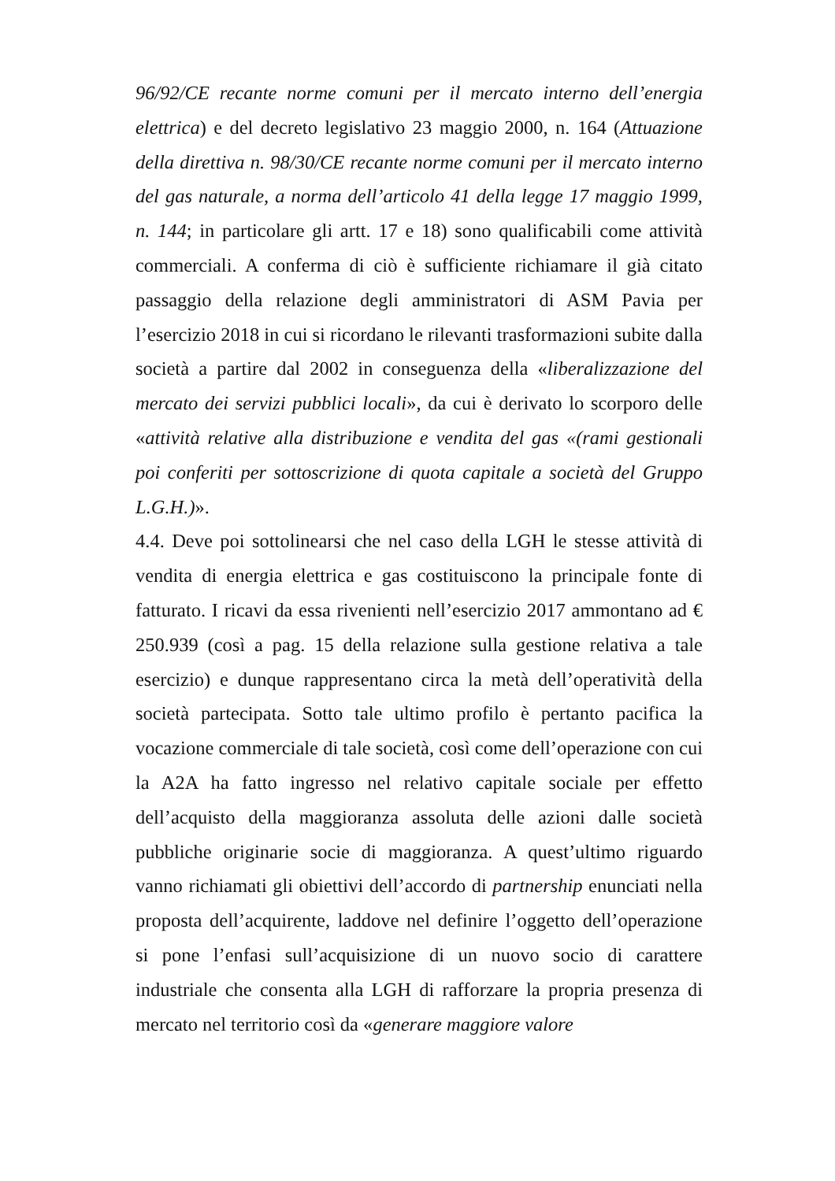96/92/CE recante norme comuni per il mercato interno dell’energia elettrica) e del decreto legislativo 23 maggio 2000, n. 164 (Attuazione della direttiva n. 98/30/CE recante norme comuni per il mercato interno del gas naturale, a norma dell’articolo 41 della legge 17 maggio 1999, n. 144; in particolare gli artt. 17 e 18) sono qualificabili come attività commerciali. A conferma di ciò è sufficiente richiamare il già citato passaggio della relazione degli amministratori di ASM Pavia per l’esercizio 2018 in cui si ricordano le rilevanti trasformazioni subite dalla società a partire dal 2002 in conseguenza della «liberalizzazione del mercato dei servizi pubblici locali», da cui è derivato lo scorporo delle «attività relative alla distribuzione e vendita del gas «(rami gestionali poi conferiti per sottoscrizione di quota capitale a società del Gruppo L.G.H.)».
4.4. Deve poi sottolinearsi che nel caso della LGH le stesse attività di vendita di energia elettrica e gas costituiscono la principale fonte di fatturato. I ricavi da essa rivenienti nell’esercizio 2017 ammontano ad € 250.939 (così a pag. 15 della relazione sulla gestione relativa a tale esercizio) e dunque rappresentano circa la metà dell’operatività della società partecipata. Sotto tale ultimo profilo è pertanto pacifica la vocazione commerciale di tale società, così come dell’operazione con cui la A2A ha fatto ingresso nel relativo capitale sociale per effetto dell’acquisto della maggioranza assoluta delle azioni dalle società pubbliche originarie socie di maggioranza. A quest’ultimo riguardo vanno richiamati gli obiettivi dell’accordo di partnership enunciati nella proposta dell’acquirente, laddove nel definire l’oggetto dell’operazione si pone l’enfasi sull’acquisizione di un nuovo socio di carattere industriale che consenta alla LGH di rafforzare la propria presenza di mercato nel territorio così da «generare maggiore valore